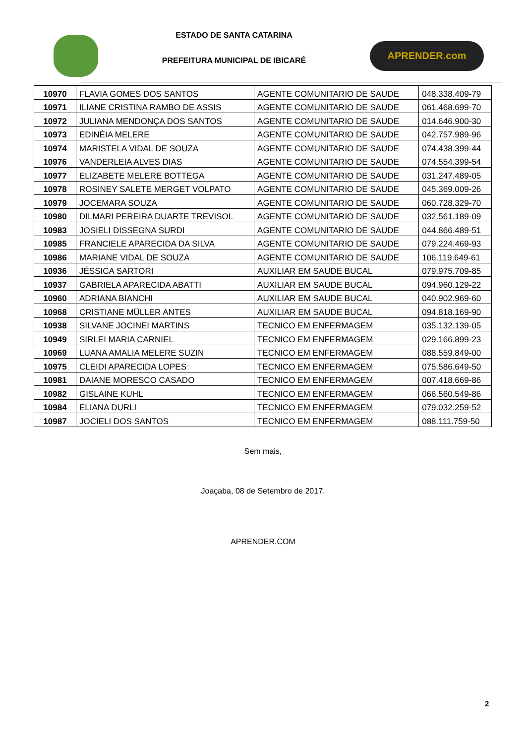ESTADO DE SANTA CATARINA
PREFEITURA MUNICIPAL DE IBICARÉ
APRENDER.com
| 10970 | FLAVIA GOMES DOS SANTOS | AGENTE COMUNITARIO DE SAUDE | 048.338.409-79 |
| 10971 | ILIANE CRISTINA RAMBO DE ASSIS | AGENTE COMUNITARIO DE SAUDE | 061.468.699-70 |
| 10972 | JULIANA MENDONÇA DOS SANTOS | AGENTE COMUNITARIO DE SAUDE | 014.646.900-30 |
| 10973 | EDINÉIA MELERE | AGENTE COMUNITARIO DE SAUDE | 042.757.989-96 |
| 10974 | MARISTELA VIDAL DE SOUZA | AGENTE COMUNITARIO DE SAUDE | 074.438.399-44 |
| 10976 | VANDERLEIA ALVES DIAS | AGENTE COMUNITARIO DE SAUDE | 074.554.399-54 |
| 10977 | ELIZABETE MELERE BOTTEGA | AGENTE COMUNITARIO DE SAUDE | 031.247.489-05 |
| 10978 | ROSINEY SALETE MERGET VOLPATO | AGENTE COMUNITARIO DE SAUDE | 045.369.009-26 |
| 10979 | JOCEMARA SOUZA | AGENTE COMUNITARIO DE SAUDE | 060.728.329-70 |
| 10980 | DILMARI PEREIRA DUARTE TREVISOL | AGENTE COMUNITARIO DE SAUDE | 032.561.189-09 |
| 10983 | JOSIELI DISSEGNA SURDI | AGENTE COMUNITARIO DE SAUDE | 044.866.489-51 |
| 10985 | FRANCIELE APARECIDA DA SILVA | AGENTE COMUNITARIO DE SAUDE | 079.224.469-93 |
| 10986 | MARIANE VIDAL DE SOUZA | AGENTE COMUNITARIO DE SAUDE | 106.119.649-61 |
| 10936 | JÉSSICA SARTORI | AUXILIAR EM SAUDE BUCAL | 079.975.709-85 |
| 10937 | GABRIELA APARECIDA ABATTI | AUXILIAR EM SAUDE BUCAL | 094.960.129-22 |
| 10960 | ADRIANA BIANCHI | AUXILIAR EM SAUDE BUCAL | 040.902.969-60 |
| 10968 | CRISTIANE MÜLLER ANTES | AUXILIAR EM SAUDE BUCAL | 094.818.169-90 |
| 10938 | SILVANE JOCINEI MARTINS | TECNICO EM ENFERMAGEM | 035.132.139-05 |
| 10949 | SIRLEI MARIA CARNIEL | TECNICO EM ENFERMAGEM | 029.166.899-23 |
| 10969 | LUANA AMALIA MELERE SUZIN | TECNICO EM ENFERMAGEM | 088.559.849-00 |
| 10975 | CLEIDI APARECIDA LOPES | TECNICO EM ENFERMAGEM | 075.586.649-50 |
| 10981 | DAIANE MORESCO CASADO | TECNICO EM ENFERMAGEM | 007.418.669-86 |
| 10982 | GISLAINE KUHL | TECNICO EM ENFERMAGEM | 066.560.549-86 |
| 10984 | ELIANA DURLI | TECNICO EM ENFERMAGEM | 079.032.259-52 |
| 10987 | JOCIELI DOS SANTOS | TECNICO EM ENFERMAGEM | 088.111.759-50 |
Sem mais,
Joaçaba, 08 de Setembro de 2017.
APRENDER.COM
2